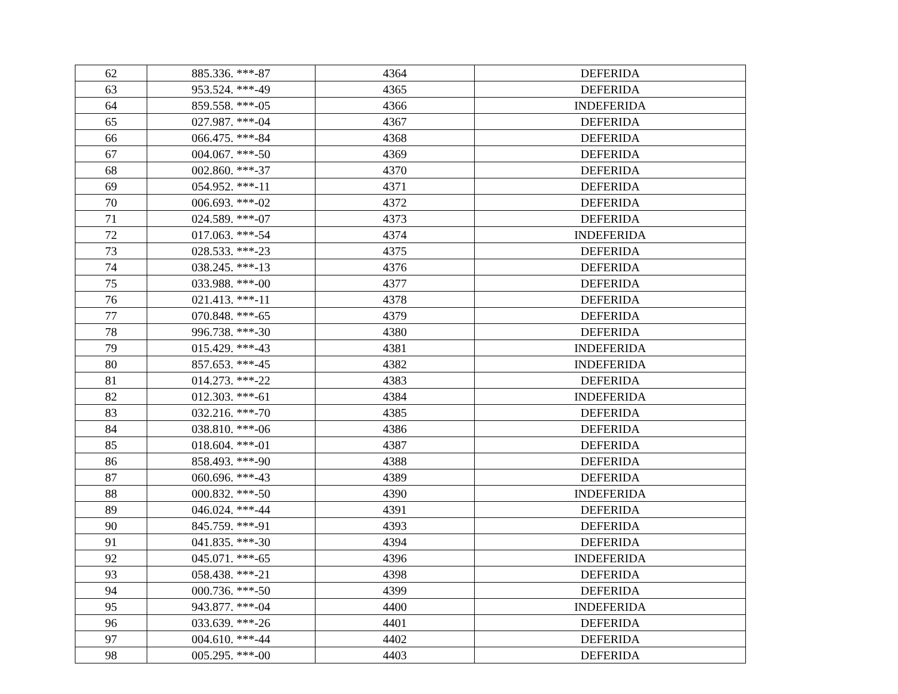| 62 | 885.336. ***-87 | 4364 | DEFERIDA |
| 63 | 953.524. ***-49 | 4365 | DEFERIDA |
| 64 | 859.558. ***-05 | 4366 | INDEFERIDA |
| 65 | 027.987. ***-04 | 4367 | DEFERIDA |
| 66 | 066.475. ***-84 | 4368 | DEFERIDA |
| 67 | 004.067. ***-50 | 4369 | DEFERIDA |
| 68 | 002.860. ***-37 | 4370 | DEFERIDA |
| 69 | 054.952. ***-11 | 4371 | DEFERIDA |
| 70 | 006.693. ***-02 | 4372 | DEFERIDA |
| 71 | 024.589. ***-07 | 4373 | DEFERIDA |
| 72 | 017.063. ***-54 | 4374 | INDEFERIDA |
| 73 | 028.533. ***-23 | 4375 | DEFERIDA |
| 74 | 038.245. ***-13 | 4376 | DEFERIDA |
| 75 | 033.988. ***-00 | 4377 | DEFERIDA |
| 76 | 021.413. ***-11 | 4378 | DEFERIDA |
| 77 | 070.848. ***-65 | 4379 | DEFERIDA |
| 78 | 996.738. ***-30 | 4380 | DEFERIDA |
| 79 | 015.429. ***-43 | 4381 | INDEFERIDA |
| 80 | 857.653. ***-45 | 4382 | INDEFERIDA |
| 81 | 014.273. ***-22 | 4383 | DEFERIDA |
| 82 | 012.303. ***-61 | 4384 | INDEFERIDA |
| 83 | 032.216. ***-70 | 4385 | DEFERIDA |
| 84 | 038.810. ***-06 | 4386 | DEFERIDA |
| 85 | 018.604. ***-01 | 4387 | DEFERIDA |
| 86 | 858.493. ***-90 | 4388 | DEFERIDA |
| 87 | 060.696. ***-43 | 4389 | DEFERIDA |
| 88 | 000.832. ***-50 | 4390 | INDEFERIDA |
| 89 | 046.024. ***-44 | 4391 | DEFERIDA |
| 90 | 845.759. ***-91 | 4393 | DEFERIDA |
| 91 | 041.835. ***-30 | 4394 | DEFERIDA |
| 92 | 045.071. ***-65 | 4396 | INDEFERIDA |
| 93 | 058.438. ***-21 | 4398 | DEFERIDA |
| 94 | 000.736. ***-50 | 4399 | DEFERIDA |
| 95 | 943.877. ***-04 | 4400 | INDEFERIDA |
| 96 | 033.639. ***-26 | 4401 | DEFERIDA |
| 97 | 004.610. ***-44 | 4402 | DEFERIDA |
| 98 | 005.295. ***-00 | 4403 | DEFERIDA |